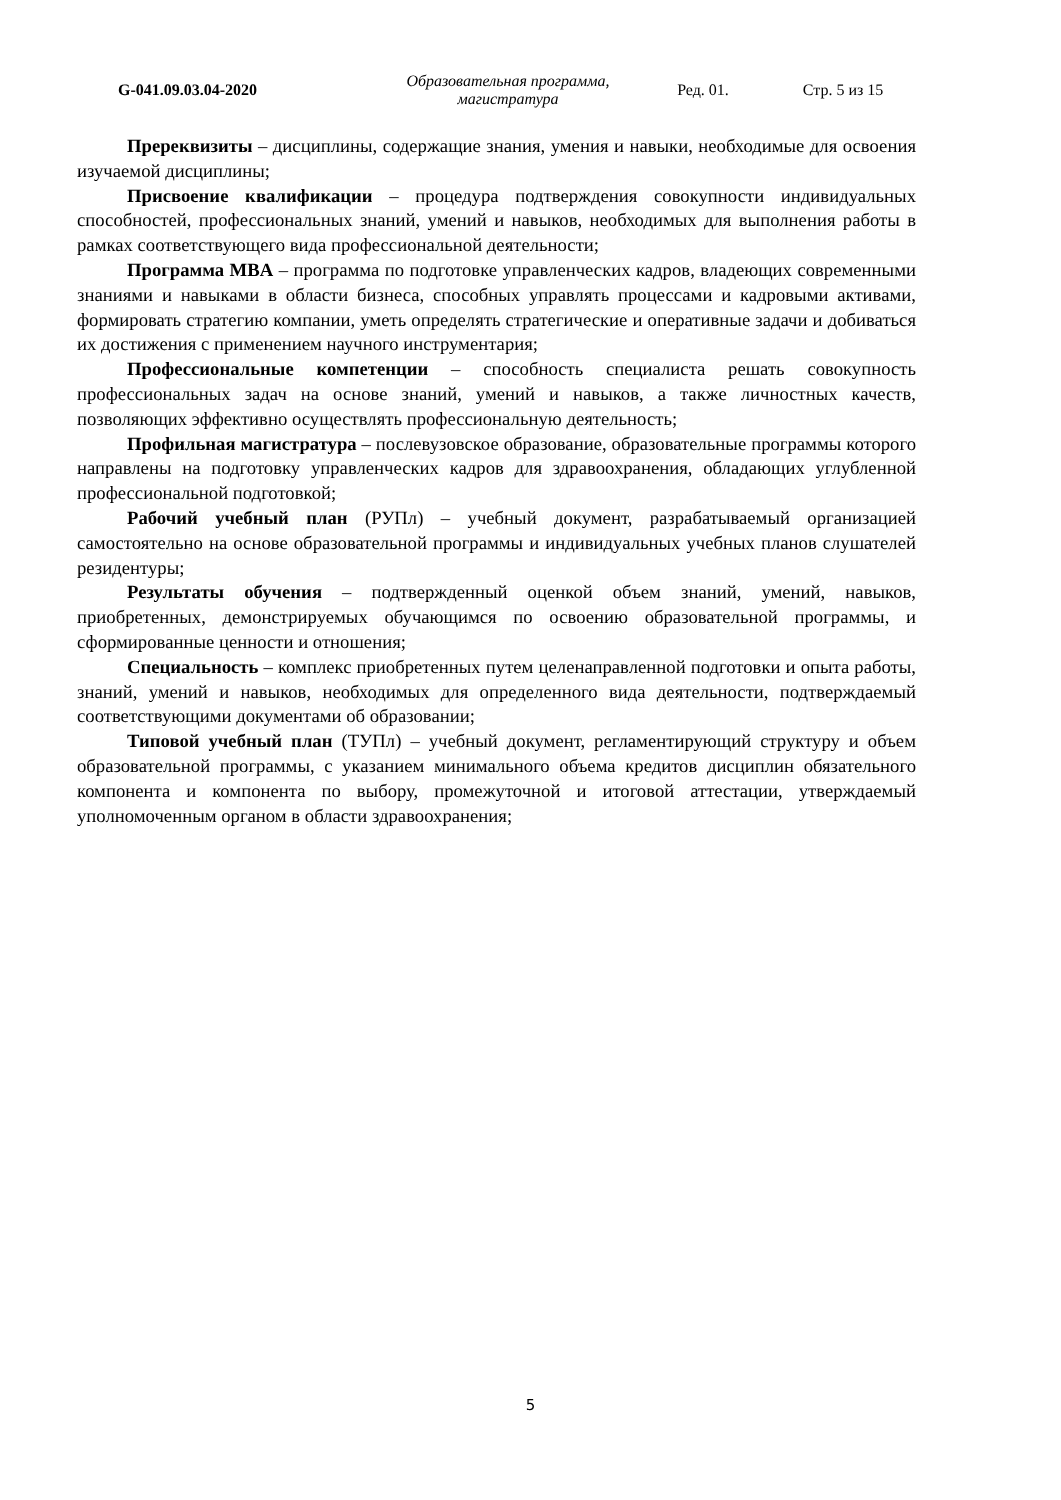G-041.09.03.04-2020
Образовательная программа, магистратура
Ред. 01. Стр. 5 из 15
Пререквизиты – дисциплины, содержащие знания, умения и навыки, необходимые для освоения изучаемой дисциплины;
Присвоение квалификации – процедура подтверждения совокупности индивидуальных способностей, профессиональных знаний, умений и навыков, необходимых для выполнения работы в рамках соответствующего вида профессиональной деятельности;
Программа MBA – программа по подготовке управленческих кадров, владеющих современными знаниями и навыками в области бизнеса, способных управлять процессами и кадровыми активами, формировать стратегию компании, уметь определять стратегические и оперативные задачи и добиваться их достижения с применением научного инструментария;
Профессиональные компетенции – способность специалиста решать совокупность профессиональных задач на основе знаний, умений и навыков, а также личностных качеств, позволяющих эффективно осуществлять профессиональную деятельность;
Профильная магистратура – послевузовское образование, образовательные программы которого направлены на подготовку управленческих кадров для здравоохранения, обладающих углубленной профессиональной подготовкой;
Рабочий учебный план (РУПл) – учебный документ, разрабатываемый организацией самостоятельно на основе образовательной программы и индивидуальных учебных планов слушателей резидентуры;
Результаты обучения – подтвержденный оценкой объем знаний, умений, навыков, приобретенных, демонстрируемых обучающимся по освоению образовательной программы, и сформированные ценности и отношения;
Специальность – комплекс приобретенных путем целенаправленной подготовки и опыта работы, знаний, умений и навыков, необходимых для определенного вида деятельности, подтверждаемый соответствующими документами об образовании;
Типовой учебный план (ТУПл) – учебный документ, регламентирующий структуру и объем образовательной программы, с указанием минимального объема кредитов дисциплин обязательного компонента и компонента по выбору, промежуточной и итоговой аттестации, утверждаемый уполномоченным органом в области здравоохранения;
5